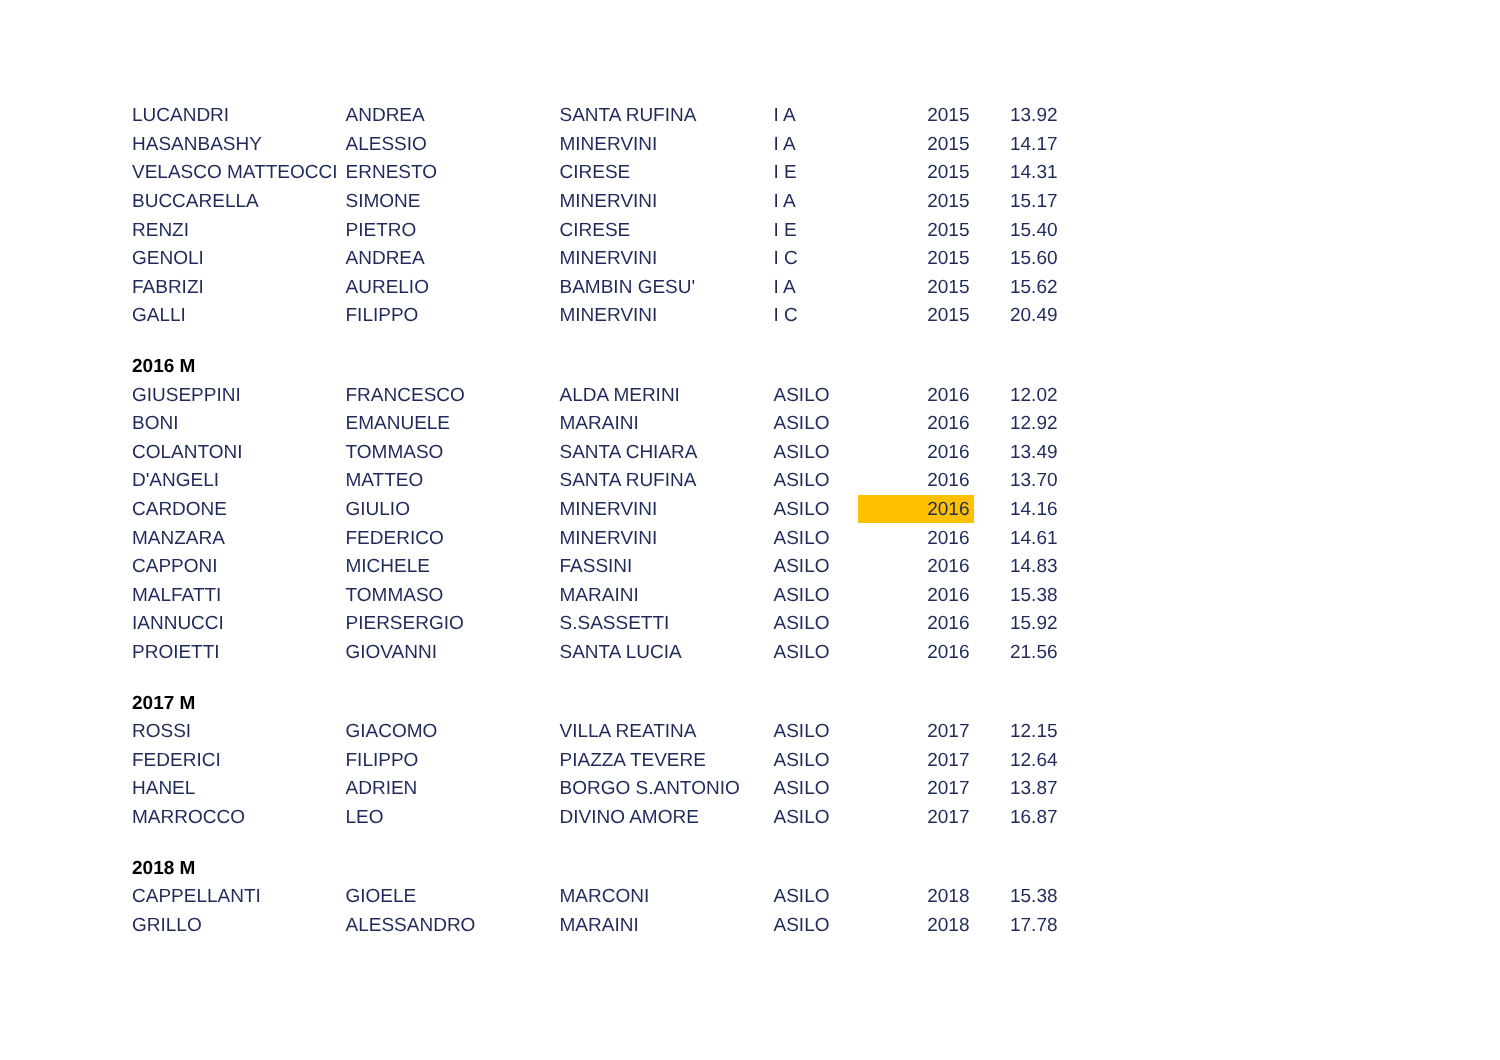| LUCANDRI | ANDREA | SANTA RUFINA | I A | 2015 | 13.92 |
| HASANBASHY | ALESSIO | MINERVINI | I A | 2015 | 14.17 |
| VELASCO MATTEOCCI | ERNESTO | CIRESE | I E | 2015 | 14.31 |
| BUCCARELLA | SIMONE | MINERVINI | I A | 2015 | 15.17 |
| RENZI | PIETRO | CIRESE | I E | 2015 | 15.40 |
| GENOLI | ANDREA | MINERVINI | I C | 2015 | 15.60 |
| FABRIZI | AURELIO | BAMBIN GESU' | I A | 2015 | 15.62 |
| GALLI | FILIPPO | MINERVINI | I C | 2015 | 20.49 |
| 2016 M | | | | | |
| GIUSEPPINI | FRANCESCO | ALDA MERINI | ASILO | 2016 | 12.02 |
| BONI | EMANUELE | MARAINI | ASILO | 2016 | 12.92 |
| COLANTONI | TOMMASO | SANTA CHIARA | ASILO | 2016 | 13.49 |
| D'ANGELI | MATTEO | SANTA RUFINA | ASILO | 2016 | 13.70 |
| CARDONE | GIULIO | MINERVINI | ASILO | 2016 | 14.16 |
| MANZARA | FEDERICO | MINERVINI | ASILO | 2016 | 14.61 |
| CAPPONI | MICHELE | FASSINI | ASILO | 2016 | 14.83 |
| MALFATTI | TOMMASO | MARAINI | ASILO | 2016 | 15.38 |
| IANNUCCI | PIERSERGIO | S.SASSETTI | ASILO | 2016 | 15.92 |
| PROIETTI | GIOVANNI | SANTA LUCIA | ASILO | 2016 | 21.56 |
| 2017 M | | | | | |
| ROSSI | GIACOMO | VILLA REATINA | ASILO | 2017 | 12.15 |
| FEDERICI | FILIPPO | PIAZZA TEVERE | ASILO | 2017 | 12.64 |
| HANEL | ADRIEN | BORGO S.ANTONIO | ASILO | 2017 | 13.87 |
| MARROCCO | LEO | DIVINO AMORE | ASILO | 2017 | 16.87 |
| 2018 M | | | | | |
| CAPPELLANTI | GIOELE | MARCONI | ASILO | 2018 | 15.38 |
| GRILLO | ALESSANDRO | MARAINI | ASILO | 2018 | 17.78 |